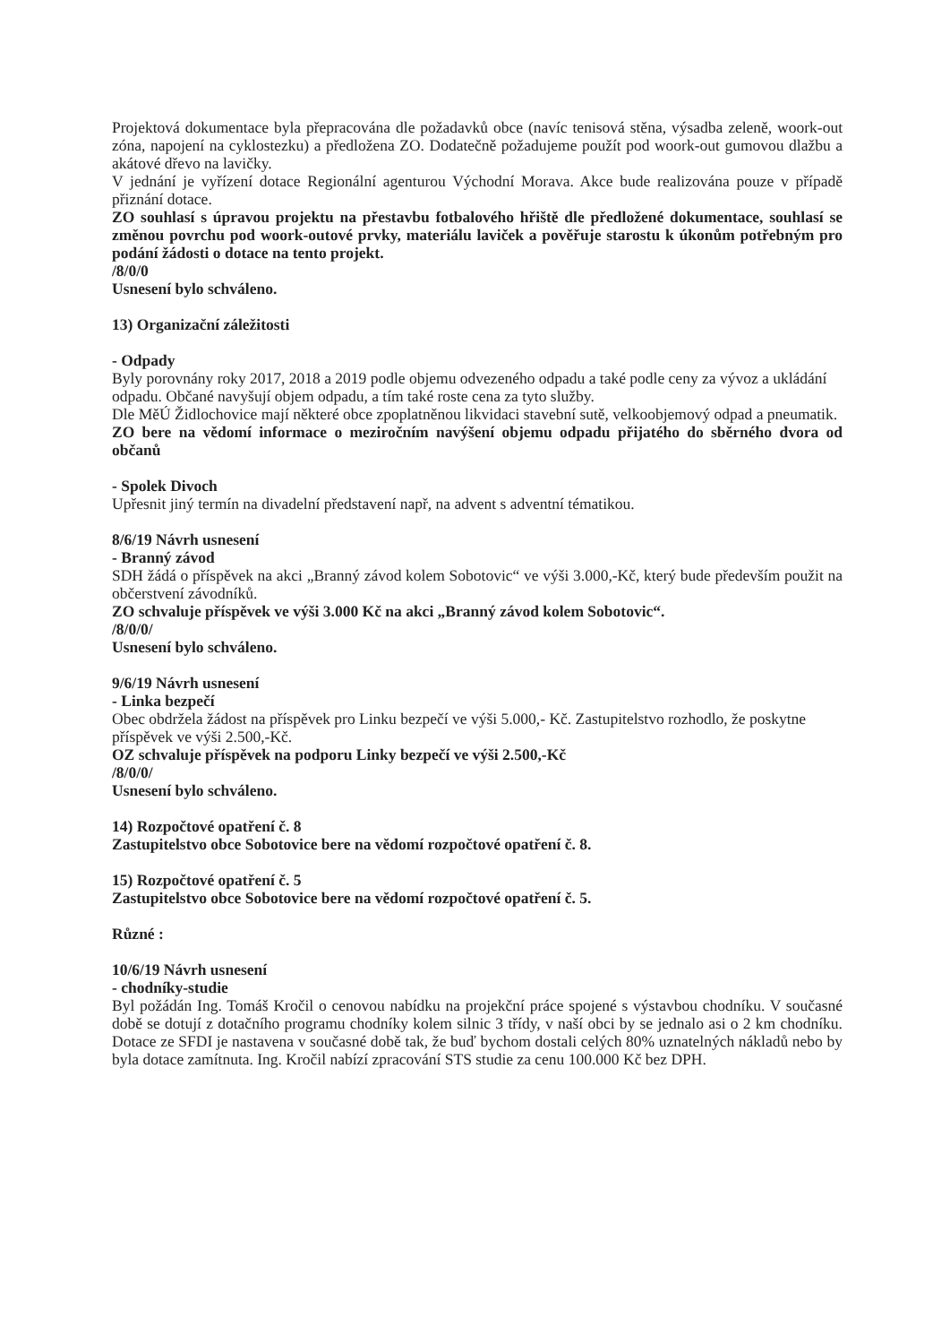Projektová dokumentace byla přepracována dle požadavků obce (navíc tenisová stěna, výsadba zeleně, woork-out zóna, napojení na cyklostezku) a předložena ZO. Dodatečně požadujeme použít pod woork-out gumovou dlažbu a akátové dřevo na lavičky.
V jednání je vyřízení dotace Regionální agenturou Východní Morava. Akce bude realizována pouze v případě přiznání dotace.
ZO souhlasí s úpravou projektu na přestavbu fotbalového hřiště dle předložené dokumentace, souhlasí se změnou povrchu pod woork-outové prvky, materiálu laviček a pověřuje starostu k úkonům potřebným pro podání žádosti o dotace na tento projekt.
/8/0/0
Usnesení bylo schváleno.
13) Organizační záležitosti
- Odpady
Byly porovnány roky 2017, 2018 a 2019 podle objemu odvezeného odpadu a také podle ceny za vývoz a ukládání odpadu. Občané navyšují objem odpadu, a tím také roste cena za tyto služby.
Dle MěÚ Židlochovice mají některé obce zpoplatněnou likvidaci stavební sutě, velkoobjemový odpad a pneumatik.
ZO bere na vědomí informace o meziročním navýšení objemu odpadu přijatého do sběrného dvora od občanů
- Spolek Divoch
Upřesnit jiný termín na divadelní představení např, na advent s adventní tématikou.
8/6/19 Návrh usnesení
- Branný závod
SDH žádá o příspěvek na akci „Branný závod kolem Sobotovic“ ve výši 3.000,-Kč, který bude především použit na občerstvení závodníků.
ZO schvaluje příspěvek ve výši 3.000 Kč na akci „Branný závod kolem Sobotovic“.
/8/0/0/
Usnesení bylo schváleno.
9/6/19 Návrh usnesení
- Linka bezpečí
Obec obdržela žádost na příspěvek pro Linku bezpečí ve výši 5.000,- Kč. Zastupitelstvo rozhodlo, že poskytne příspěvek ve výši 2.500,-Kč.
OZ schvaluje příspěvek na podporu Linky bezpečí ve výši 2.500,-Kč
/8/0/0/
Usnesení bylo schváleno.
14) Rozpočtové opatření č. 8
Zastupitelstvo obce Sobotovice bere na vědomí rozpočtové opatření č. 8.
15) Rozpočtové opatření č. 5
Zastupitelstvo obce Sobotovice bere na vědomí rozpočtové opatření č. 5.
Různé :
10/6/19 Návrh usnesení
- chodníky-studie
Byl požádán Ing. Tomáš Kročil o cenovou nabídku na projekční práce spojené s výstavbou chodníku. V současné době se dotují z dotačního programu chodníky kolem silnic 3 třídy, v naší obci by se jednalo asi o 2 km chodníku. Dotace ze SFDI je nastavena v současné době tak, že buď bychom dostali celých 80% uznatelných nákladů nebo by byla dotace zamítnuta. Ing. Kročil nabízí zpracování STS studie za cenu 100.000 Kč bez DPH.